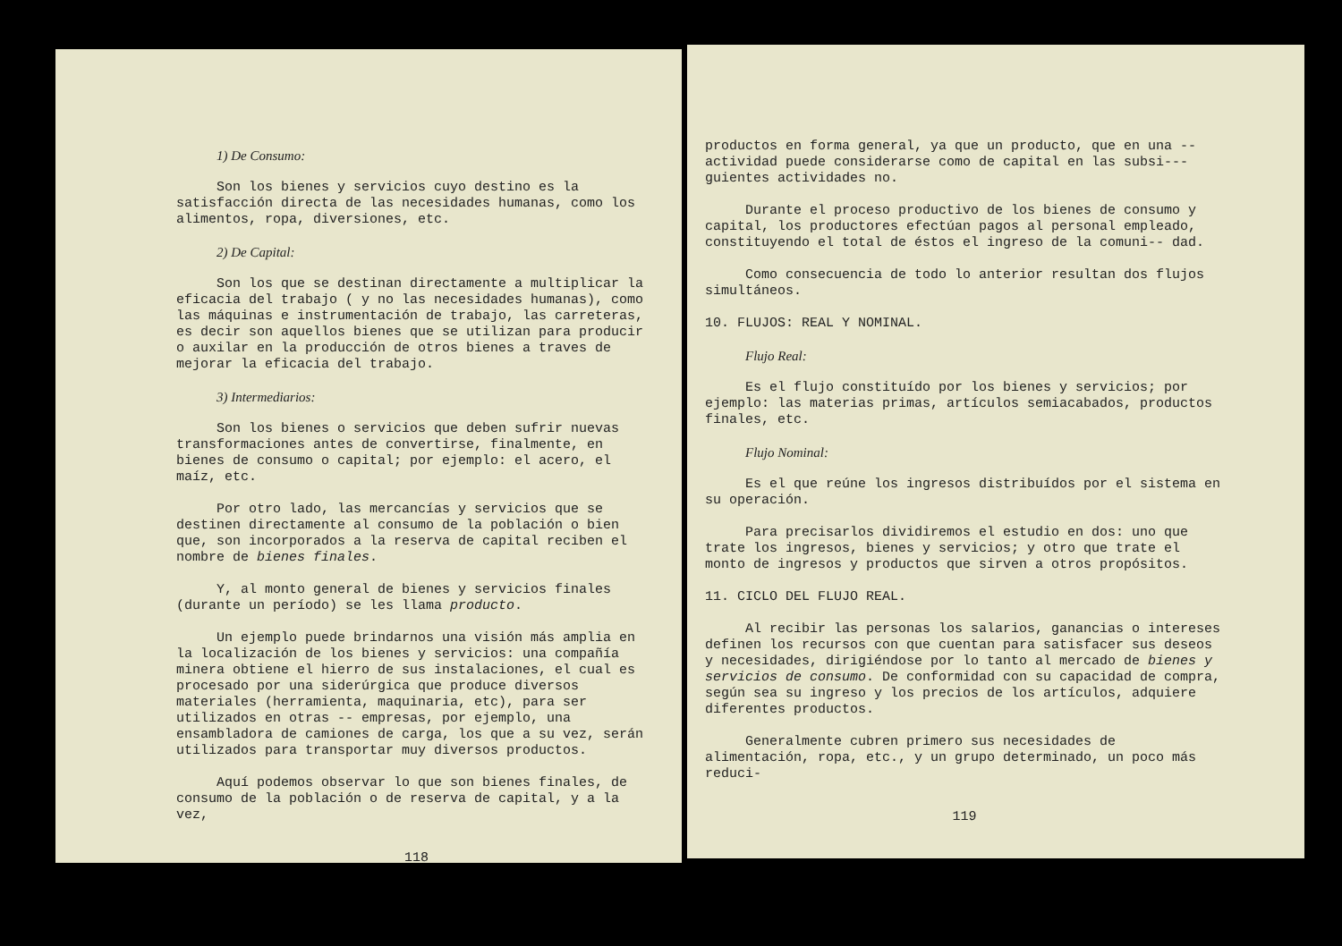1) De Consumo:
Son los bienes y servicios cuyo destino es la satisfacción directa de las necesidades humanas, como los alimentos, ropa, diversiones, etc.
2) De Capital:
Son los que se destinan directamente a multiplicar la eficacia del trabajo ( y no las necesidades humanas), como las máquinas e instrumentación de trabajo, las carreteras, es decir son aquellos bienes que se utilizan para producir o auxilar en la producción de otros bienes a traves de mejorar la eficacia del trabajo.
3) Intermediarios:
Son los bienes o servicios que deben sufrir nuevas transformaciones antes de convertirse, finalmente, en bienes de consumo o capital; por ejemplo: el acero, el maíz, etc.
Por otro lado, las mercancías y servicios que se destinen directamente al consumo de la población o bien que, son incorporados a la reserva de capital reciben el nombre de bienes finales.
Y, al monto general de bienes y servicios finales (durante un período) se les llama producto.
Un ejemplo puede brindarnos una visión más amplia en la localización de los bienes y servicios: una compañía minera obtiene el hierro de sus instalaciones, el cual es procesado por una siderúrgica que produce diversos materiales (herramienta, maquinaria, etc), para ser utilizados en otras -- empresas, por ejemplo, una ensambladora de camiones de carga, los que a su vez, serán utilizados para transportar muy diversos productos.
Aquí podemos observar lo que son bienes finales, de consumo de la población o de reserva de capital, y a la vez,
118
productos en forma general, ya que un producto, que en una -- actividad puede considerarse como de capital en las subsi--- guientes actividades no.
Durante el proceso productivo de los bienes de consumo y capital, los productores efectúan pagos al personal empleado, constituyendo el total de éstos el ingreso de la comuni-- dad.
Como consecuencia de todo lo anterior resultan dos flujos simultáneos.
10. FLUJOS: REAL Y NOMINAL.
Flujo Real:
Es el flujo constituído por los bienes y servicios; por ejemplo: las materias primas, artículos semiacabados, productos finales, etc.
Flujo Nominal:
Es el que reúne los ingresos distribuídos por el sistema en su operación.
Para precisarlos dividiremos el estudio en dos: uno que trate los ingresos, bienes y servicios; y otro que trate el monto de ingresos y productos que sirven a otros propósitos.
11. CICLO DEL FLUJO REAL.
Al recibir las personas los salarios, ganancias o intereses definen los recursos con que cuentan para satisfacer sus deseos y necesidades, dirigiéndose por lo tanto al mercado de bienes y servicios de consumo. De conformidad con su capacidad de compra, según sea su ingreso y los precios de los artículos, adquiere diferentes productos.
Generalmente cubren primero sus necesidades de alimentación, ropa, etc., y un grupo determinado, un poco más reduci-
119